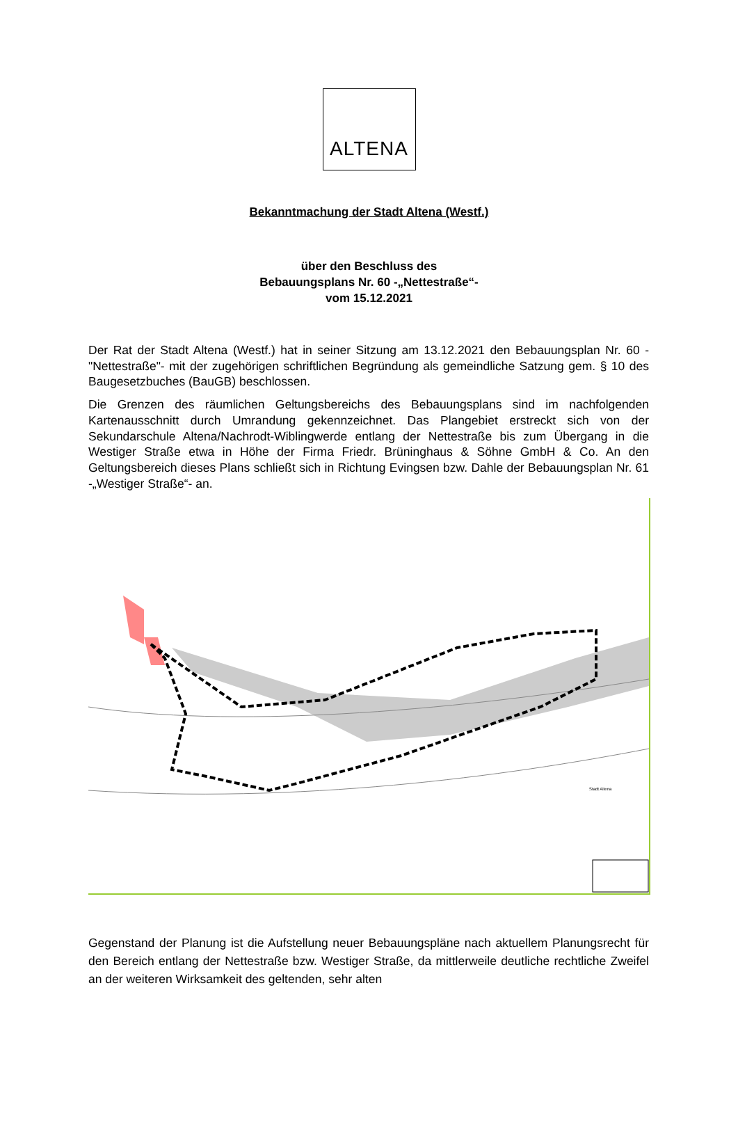ALTENA
Bekanntmachung der Stadt Altena (Westf.)
über den Beschluss des
Bebauungsplans Nr. 60 -„Nettestraße“-
vom 15.12.2021
Der Rat der Stadt Altena (Westf.) hat in seiner Sitzung am 13.12.2021 den Bebauungsplan Nr. 60 -"Nettestraße"- mit der zugehörigen schriftlichen Begründung als gemeindliche Satzung gem. § 10 des Baugesetzbuches (BauGB) beschlossen.
Die Grenzen des räumlichen Geltungsbereichs des Bebauungsplans sind im nachfolgenden Kartenausschnitt durch Umrandung gekennzeichnet. Das Plangebiet erstreckt sich von der Sekundarschule Altena/Nachrodt-Wiblingwerde entlang der Nettestraße bis zum Übergang in die Westiger Straße etwa in Höhe der Firma Friedr. Brüninghaus & Söhne GmbH & Co. An den Geltungsbereich dieses Plans schließt sich in Richtung Evingsen bzw. Dahle der Bebauungsplan Nr. 61 -„Westiger Straße“- an.
Stadt Altena
Gegenstand der Planung ist die Aufstellung neuer Bebauungspläne nach aktuellem Planungsrecht für den Bereich entlang der Nettestraße bzw. Westiger Straße, da mittlerweile deutliche rechtliche Zweifel an der weiteren Wirksamkeit des geltenden, sehr alten